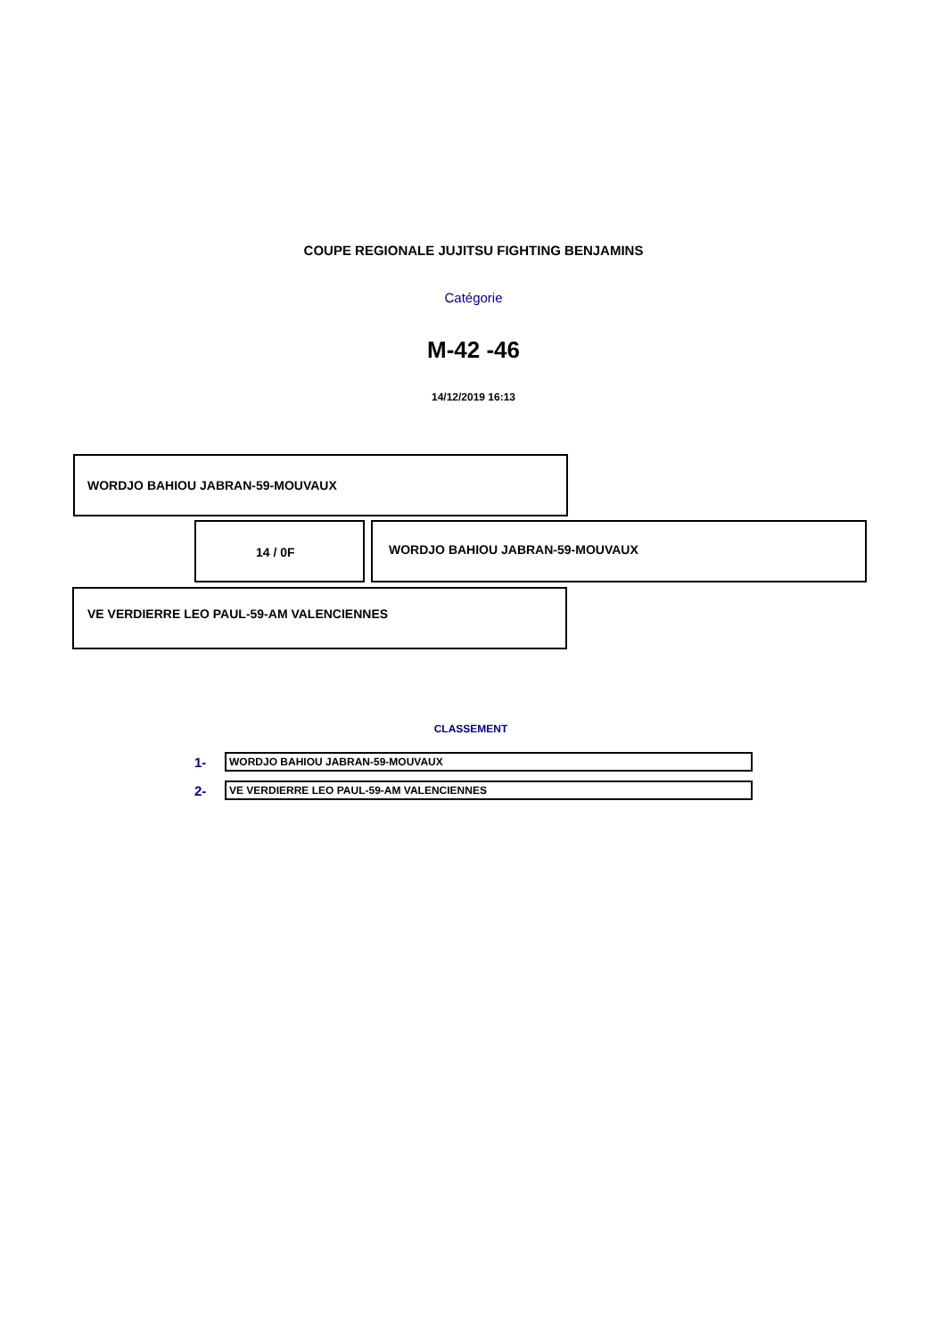COUPE REGIONALE JUJITSU FIGHTING BENJAMINS
Catégorie
M-42 -46
14/12/2019 16:13
WORDJO BAHIOU JABRAN-59-MOUVAUX
14 / 0F
WORDJO BAHIOU JABRAN-59-MOUVAUX
VE VERDIERRE LEO PAUL-59-AM VALENCIENNES
CLASSEMENT
1-
WORDJO BAHIOU JABRAN-59-MOUVAUX
2-
VE VERDIERRE LEO PAUL-59-AM VALENCIENNES